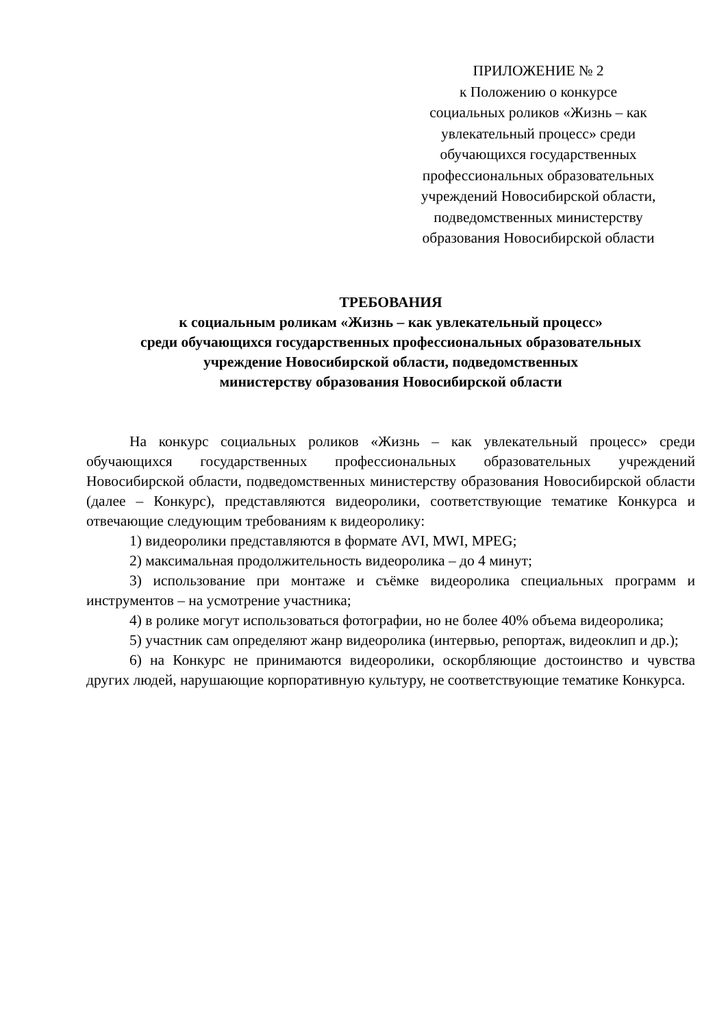ПРИЛОЖЕНИЕ № 2
к Положению о конкурсе
социальных роликов «Жизнь – как
увлекательный процесс» среди
обучающихся государственных
профессиональных образовательных
учреждений Новосибирской области,
подведомственных министерству
образования Новосибирской области
ТРЕБОВАНИЯ
к социальным роликам «Жизнь – как увлекательный процесс»
среди обучающихся государственных профессиональных образовательных
учреждение Новосибирской области, подведомственных
министерству образования Новосибирской области
На конкурс социальных роликов «Жизнь – как увлекательный процесс» среди обучающихся государственных профессиональных образовательных учреждений Новосибирской области, подведомственных министерству образования Новосибирской области (далее – Конкурс), представляются видеоролики, соответствующие тематике Конкурса и отвечающие следующим требованиям к видеоролику:
1) видеоролики представляются в формате AVI, MWI, MPEG;
2) максимальная продолжительность видеоролика – до 4 минут;
3) использование при монтаже и съёмке видеоролика специальных программ и инструментов – на усмотрение участника;
4) в ролике могут использоваться фотографии, но не более 40% объема видеоролика;
5) участник сам определяют жанр видеоролика (интервью, репортаж, видеоклип и др.);
6) на Конкурс не принимаются видеоролики, оскорбляющие достоинство и чувства других людей, нарушающие корпоративную культуру, не соответствующие тематике Конкурса.